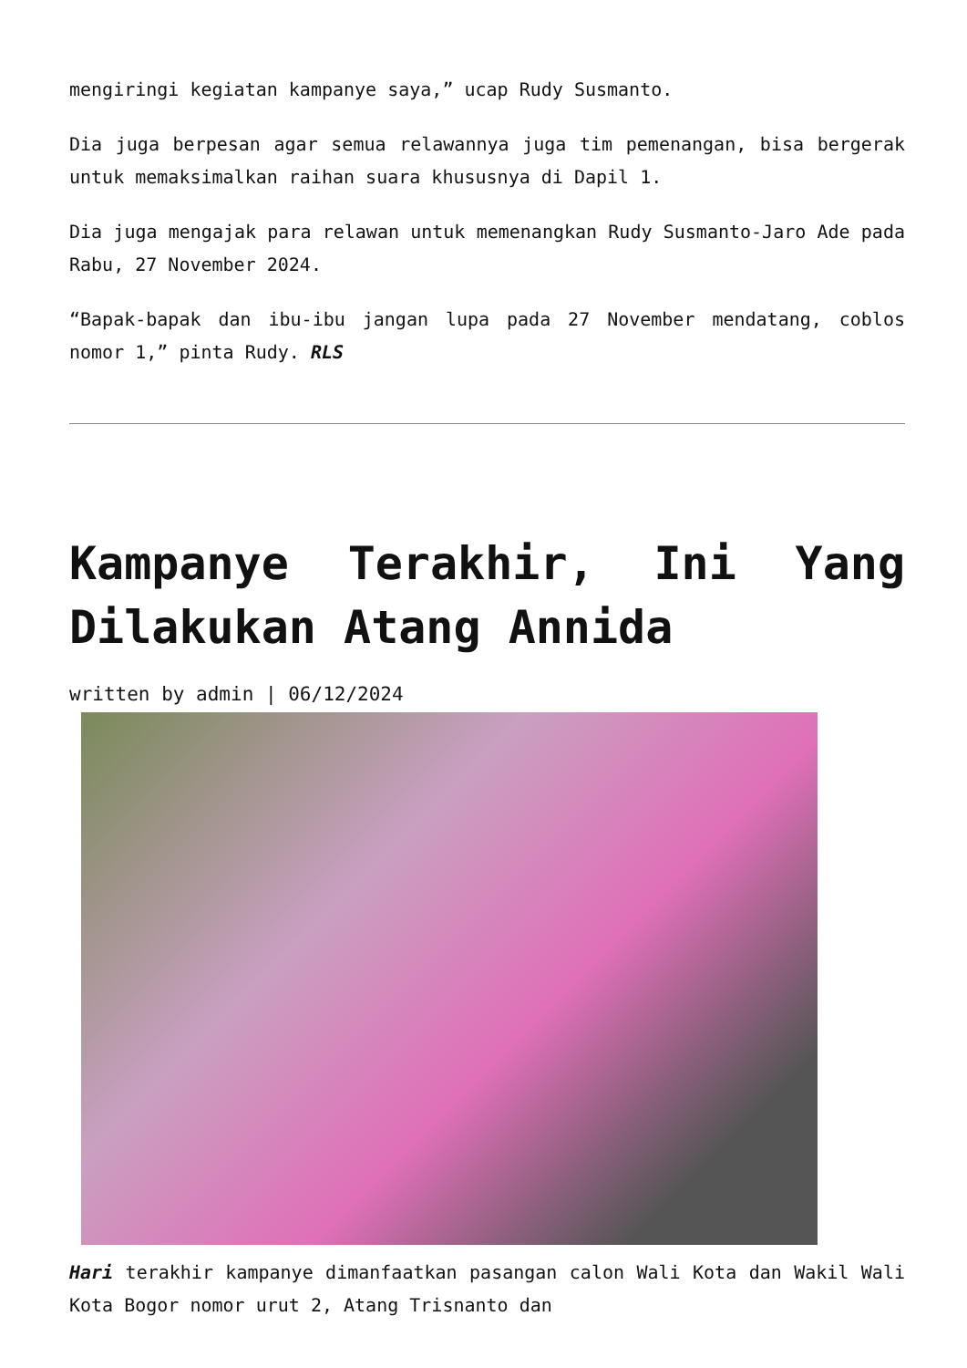mengiringi kegiatan kampanye saya,” ucap Rudy Susmanto.
Dia juga berpesan agar semua relawannya juga tim pemenangan, bisa bergerak untuk memaksimalkan raihan suara khususnya di Dapil 1.
Dia juga mengajak para relawan untuk memenangkan Rudy Susmanto-Jaro Ade pada Rabu, 27 November 2024.
“Bapak-bapak dan ibu-ibu jangan lupa pada 27 November mendatang, coblos nomor 1,” pinta Rudy. RLS
Kampanye Terakhir, Ini Yang Dilakukan Atang Annida
written by admin | 06/12/2024
Hari terakhir kampanye dimanfaatkan pasangan calon Wali Kota dan Wakil Wali Kota Bogor nomor urut 2, Atang Trisnanto dan